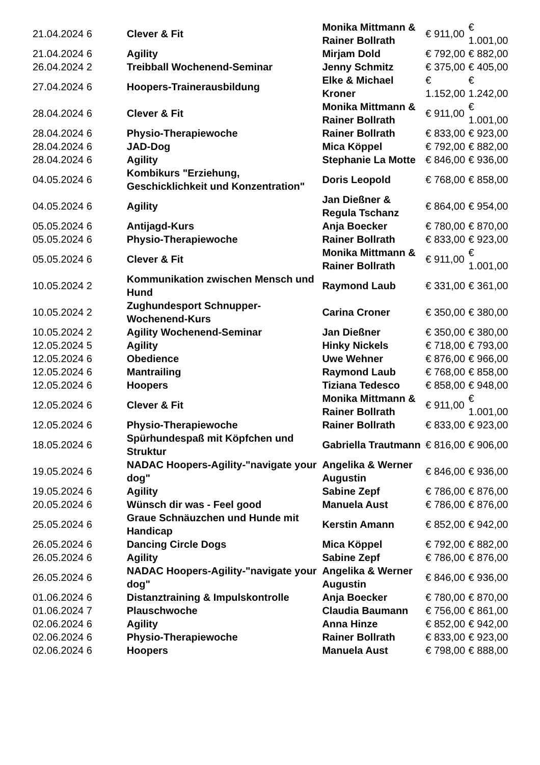| 21.04.2024 6 | Clever & Fit | Monika Mittmann & Rainer Bollrath | € 911,00 | € 1.001,00 |
| 21.04.2024 6 | Agility | Mirjam Dold | € 792,00 | € 882,00 |
| 26.04.2024 2 | Treibball Wochenend-Seminar | Jenny Schmitz | € 375,00 | € 405,00 |
| 27.04.2024 6 | Hoopers-Trainerausbildung | Elke & Michael Kroner | € 1.152,00 | € 1.242,00 |
| 28.04.2024 6 | Clever & Fit | Monika Mittmann & Rainer Bollrath | € 911,00 | € 1.001,00 |
| 28.04.2024 6 | Physio-Therapiewoche | Rainer Bollrath | € 833,00 | € 923,00 |
| 28.04.2024 6 | JAD-Dog | Mica Köppel | € 792,00 | € 882,00 |
| 28.04.2024 6 | Agility | Stephanie La Motte | € 846,00 | € 936,00 |
| 04.05.2024 6 | Kombikurs "Erziehung, Geschicklichkeit und Konzentration" | Doris Leopold | € 768,00 | € 858,00 |
| 04.05.2024 6 | Agility | Jan Dießner & Regula Tschanz | € 864,00 | € 954,00 |
| 05.05.2024 6 | Antijagd-Kurs | Anja Boecker | € 780,00 | € 870,00 |
| 05.05.2024 6 | Physio-Therapiewoche | Rainer Bollrath | € 833,00 | € 923,00 |
| 05.05.2024 6 | Clever & Fit | Monika Mittmann & Rainer Bollrath | € 911,00 | € 1.001,00 |
| 10.05.2024 2 | Kommunikation zwischen Mensch und Hund | Raymond Laub | € 331,00 | € 361,00 |
| 10.05.2024 2 | Zughundesport Schnupper-Wochenend-Kurs | Carina Croner | € 350,00 | € 380,00 |
| 10.05.2024 2 | Agility Wochenend-Seminar | Jan Dießner | € 350,00 | € 380,00 |
| 12.05.2024 5 | Agility | Hinky Nickels | € 718,00 | € 793,00 |
| 12.05.2024 6 | Obedience | Uwe Wehner | € 876,00 | € 966,00 |
| 12.05.2024 6 | Mantrailing | Raymond Laub | € 768,00 | € 858,00 |
| 12.05.2024 6 | Hoopers | Tiziana Tedesco | € 858,00 | € 948,00 |
| 12.05.2024 6 | Clever & Fit | Monika Mittmann & Rainer Bollrath | € 911,00 | € 1.001,00 |
| 12.05.2024 6 | Physio-Therapiewoche | Rainer Bollrath | € 833,00 | € 923,00 |
| 18.05.2024 6 | Spürhundespaß mit Köpfchen und Struktur | Gabriella Trautmann | € 816,00 | € 906,00 |
| 19.05.2024 6 | NADAC Hoopers-Agility-"navigate your dog" | Angelika & Werner Augustin | € 846,00 | € 936,00 |
| 19.05.2024 6 | Agility | Sabine Zepf | € 786,00 | € 876,00 |
| 20.05.2024 6 | Wünsch dir was - Feel good | Manuela Aust | € 786,00 | € 876,00 |
| 25.05.2024 6 | Graue Schnäuzchen und Hunde mit Handicap | Kerstin Amann | € 852,00 | € 942,00 |
| 26.05.2024 6 | Dancing Circle Dogs | Mica Köppel | € 792,00 | € 882,00 |
| 26.05.2024 6 | Agility | Sabine Zepf | € 786,00 | € 876,00 |
| 26.05.2024 6 | NADAC Hoopers-Agility-"navigate your dog" | Angelika & Werner Augustin | € 846,00 | € 936,00 |
| 01.06.2024 6 | Distanztraining & Impulskontrolle | Anja Boecker | € 780,00 | € 870,00 |
| 01.06.2024 7 | Plauschwoche | Claudia Baumann | € 756,00 | € 861,00 |
| 02.06.2024 6 | Agility | Anna Hinze | € 852,00 | € 942,00 |
| 02.06.2024 6 | Physio-Therapiewoche | Rainer Bollrath | € 833,00 | € 923,00 |
| 02.06.2024 6 | Hoopers | Manuela Aust | € 798,00 | € 888,00 |